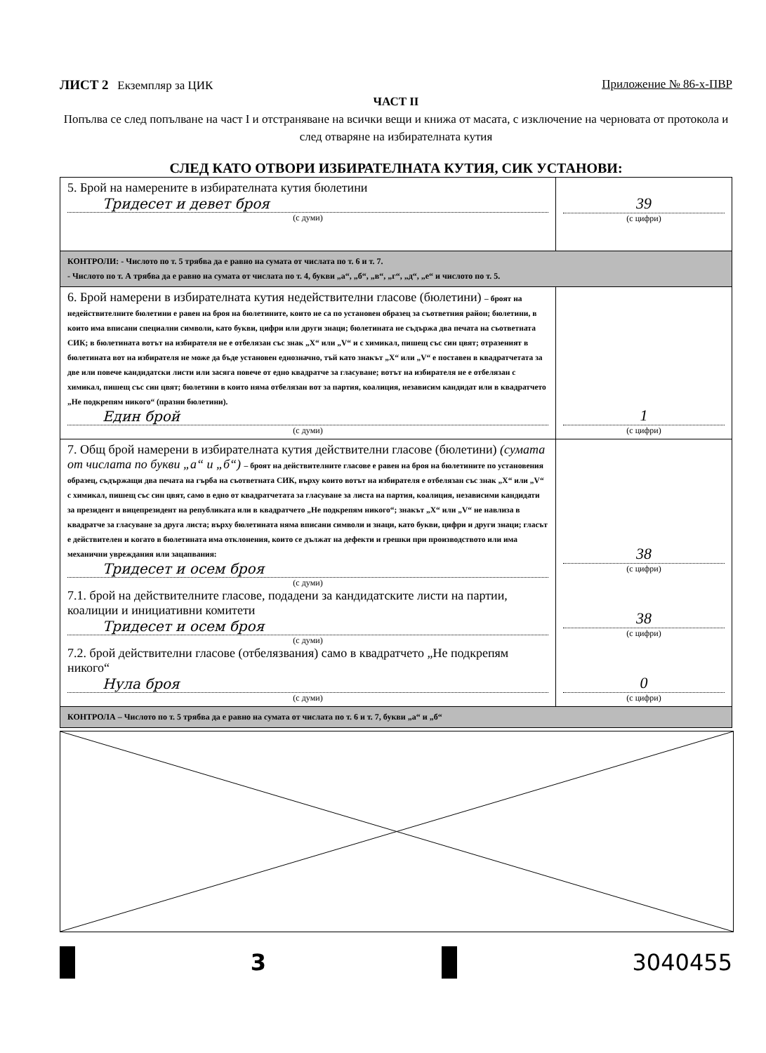ЛИСТ 2 Екземпляр за ЦИК Приложение № 86-х-ПВР
ЧАСТ II
Попълва се след попълване на част I и отстраняване на всички вещи и книжа от масата, с изключение на черновата от протокола и след отваряне на избирателната кутия
СЛЕД КАТО ОТВОРИ ИЗБИРАТЕЛНАТА КУТИЯ, СИК УСТАНОВИ:
| 5. Брой на намерените в избирателната кутия бюлетини Тридесет и девет броя (с думи) | 39 (с цифри) |
| КОНТРОЛИ: - Числото по т. 5 трябва да е равно на сумата от числата по т. 6 и т. 7. - Числото по т. А трябва да е равно на сумата от числата по т. 4, букви „а“, „б“, „в“, „г“, „д“, „е“ и числото по т. 5. | |
| 6. Брой намерени в избирателната кутия недействителни гласове (бюлетини) – броят на недействителните бюлетини е равен на броя на бюлетините, които не са по установен образец за съответния район; бюлетини, в които има вписани специални символи, като букви, цифри или други знаци; бюлетината не съдържа два печата на съответната СИК; в бюлетината вотът на избирателя не е отбелязан със знак „X“ или „V“ и с химикал, пишещ със син цвят; отразеният в бюлетината вот на избирателя не може да бъде установен еднозначно, тъй като знакът „X“ или „V“ е поставен в квадратчетата за две или повече кандидатски листи или засяга повече от едно квадратче за гласуване; вотът на избирателя не е отбелязан с химикал, пишещ със син цвят; бюлетини в които няма отбелязан вот за партия, коалиция, независим кандидат или в квадратчето „Не подкрепям никого“ (празни бюлетини). Един брой (с думи) | 1 (с цифри) |
| 7. Общ брой намерени в избирателната кутия действителни гласове (бюлетини) (сумата от числата по букви „а“ и „б“) – броят на действителните гласове е равен на броя на бюлетините по установения образец, съдържащи два печата на гърба на съответната СИК, върху които вотът на избирателя е отбелязан със знак „X“ или „V“ с химикал, пишещ със син цвят, само в едно от квадратчетата за гласуване за листа на партия, коалиция, независими кандидати за президент и вицепрезидент на републиката или в квадратчето „Не подкрепям никого“; знакът „X“ или „V“ не навлиза в квадратче за гласуване за друга листа; върху бюлетината няма вписани символи и знаци, като букви, цифри и други знаци; гласът е действителен и когато в бюлетината има отклонения, които се дължат на дефекти и грешки при производството или има механични увреждания или зацапвания: Тридесет и осем броя (с думи) 7.1. брой на действителните гласове, подадени за кандидатските листи на партии, коалиции и инициативни комитети Тридесет и осем броя (с думи) 7.2. брой действителни гласове (отбелязвания) само в квадратчето „Не подкрепям никого“ Нула броя (с думи) | 38 (с цифри) 38 (с цифри) 0 (с цифри) |
| КОНТРОЛА – Числото по т. 5 трябва да е равно на сумата от числата по т. 6 и т. 7, букви „а“ и „б“ | |
3 3040455